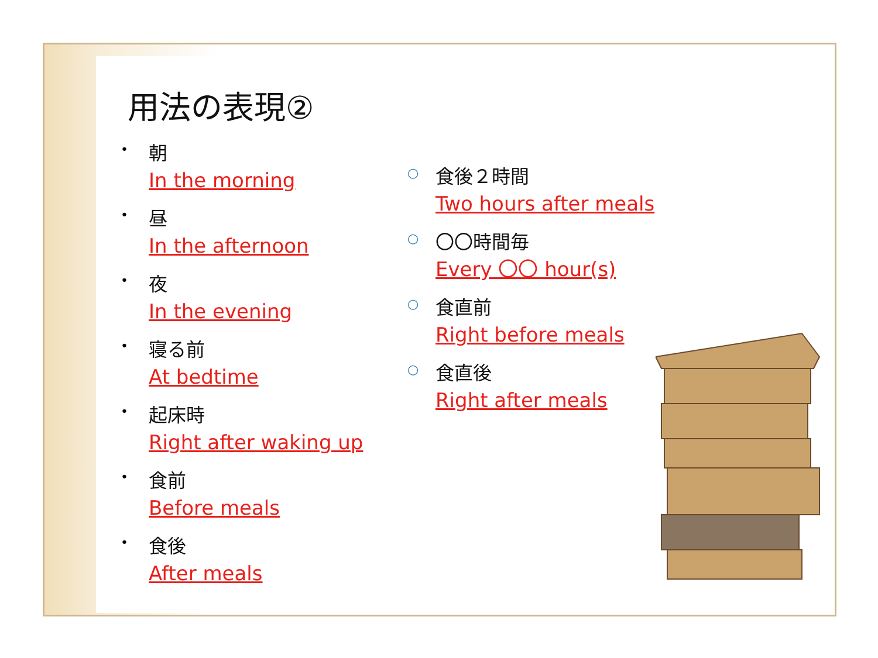用法の表現②
•
朝
In the morning
•
昼
In the afternoon
•
夜
In the evening
•
寝る前
At bedtime
•
起床時
Right after waking up
•
食前
Before meals
•
食後
After meals
○
食後２時間
Two hours after meals
○
〇〇時間毎
Every 〇〇 hour(s)
○
食直前
Right before meals
○
食直後
Right after meals